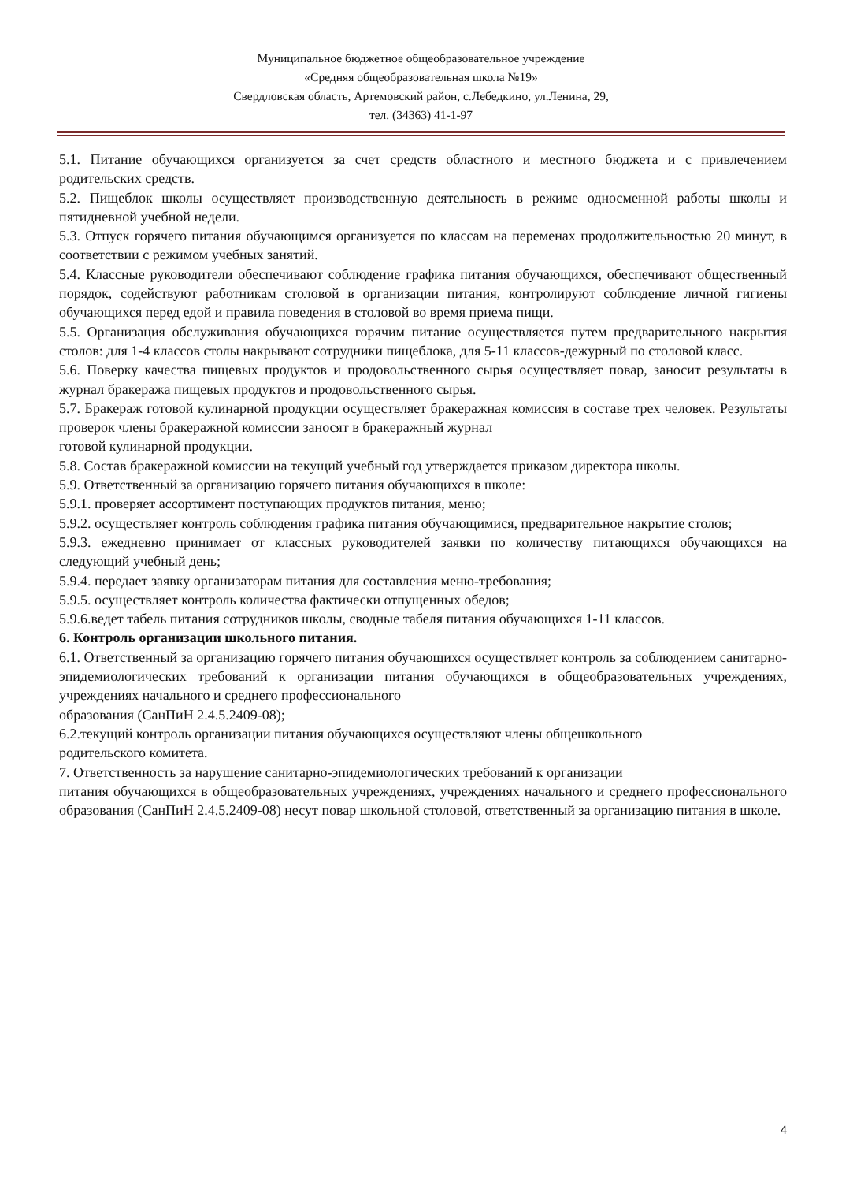Муниципальное бюджетное общеобразовательное учреждение
«Средняя общеобразовательная школа №19»
Свердловская область, Артемовский район, с.Лебедкино, ул.Ленина, 29,
тел. (34363) 41-1-97
5.1. Питание обучающихся организуется за счет средств областного и местного бюджета и с привлечением родительских средств.
5.2. Пищеблок школы осуществляет производственную деятельность в режиме односменной работы школы и пятидневной учебной недели.
5.3. Отпуск горячего питания обучающимся организуется по классам на переменах продолжительностью 20 минут, в соответствии с режимом учебных занятий.
5.4. Классные руководители обеспечивают соблюдение графика питания обучающихся, обеспечивают общественный порядок, содействуют работникам столовой в организации питания, контролируют соблюдение личной гигиены обучающихся перед едой и правила поведения в столовой во время приема пищи.
5.5. Организация обслуживания обучающихся горячим питание осуществляется путем предварительного накрытия столов: для 1-4 классов столы накрывают сотрудники пищеблока, для 5-11 классов-дежурный по столовой класс.
5.6. Поверку качества пищевых продуктов и продовольственного сырья осуществляет повар, заносит результаты в журнал бракеража пищевых продуктов и продовольственного сырья.
5.7. Бракераж готовой кулинарной продукции осуществляет бракеражная комиссия в составе трех человек. Результаты проверок члены бракеражной комиссии заносят в бракеражный журнал
готовой кулинарной продукции.
5.8. Состав бракеражной комиссии на текущий учебный год утверждается приказом директора школы.
5.9. Ответственный за организацию горячего питания обучающихся в школе:
5.9.1. проверяет ассортимент поступающих продуктов питания, меню;
5.9.2. осуществляет контроль соблюдения графика питания обучающимися, предварительное накрытие столов;
5.9.3. ежедневно принимает от классных руководителей заявки по количеству питающихся обучающихся на следующий учебный день;
5.9.4. передает заявку организаторам питания для составления меню-требования;
5.9.5. осуществляет контроль количества фактически отпущенных обедов;
5.9.6.ведет табель питания сотрудников школы, сводные табеля питания обучающихся 1-11 классов.
6. Контроль организации школьного питания.
6.1. Ответственный за организацию горячего питания обучающихся осуществляет контроль за соблюдением санитарно-эпидемиологических требований к организации питания обучающихся в общеобразовательных учреждениях, учреждениях начального и среднего профессионального
образования (СанПиН 2.4.5.2409-08);
6.2.текущий контроль организации питания обучающихся осуществляют члены общешкольного
родительского комитета.
7. Ответственность за нарушение санитарно-эпидемиологических требований к организации
питания обучающихся в общеобразовательных учреждениях, учреждениях начального и среднего профессионального образования (СанПиН 2.4.5.2409-08) несут повар школьной столовой, ответственный за организацию питания в школе.
4